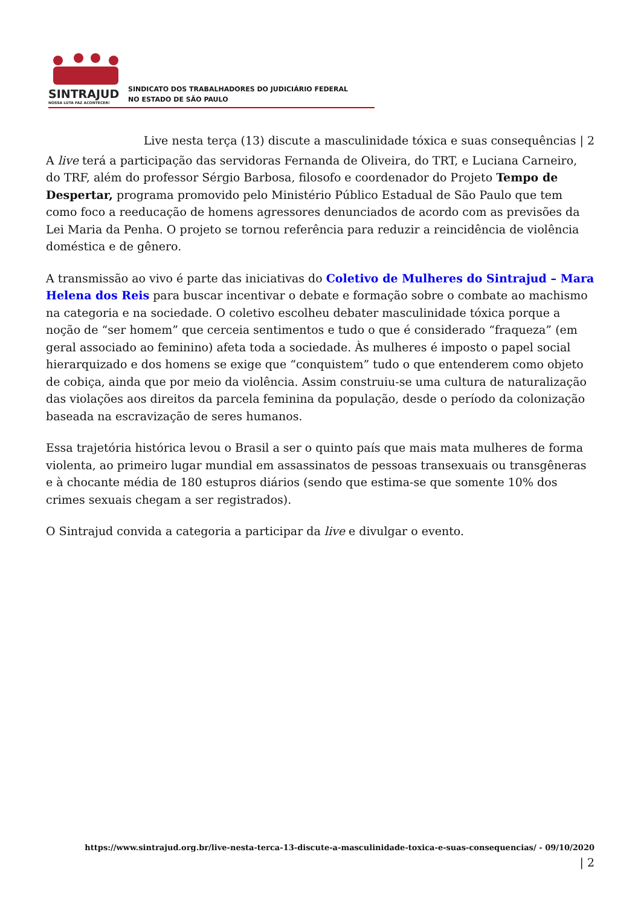SINTRAJUD
NOSSA LUTA FAZ ACONTECER!
SINDICATO DOS TRABALHADORES DO JUDICIÁRIO FEDERAL
NO ESTADO DE SÃO PAULO
Live nesta terça (13) discute a masculinidade tóxica e suas consequências | 2
A live terá a participação das servidoras Fernanda de Oliveira, do TRT, e Luciana Carneiro, do TRF, além do professor Sérgio Barbosa, filosofo e coordenador do Projeto Tempo de Despertar, programa promovido pelo Ministério Público Estadual de São Paulo que tem como foco a reeducação de homens agressores denunciados de acordo com as previsões da Lei Maria da Penha. O projeto se tornou referência para reduzir a reincidência de violência doméstica e de gênero.
A transmissão ao vivo é parte das iniciativas do Coletivo de Mulheres do Sintrajud – Mara Helena dos Reis para buscar incentivar o debate e formação sobre o combate ao machismo na categoria e na sociedade. O coletivo escolheu debater masculinidade tóxica porque a noção de “ser homem” que cerceia sentimentos e tudo o que é considerado “fraqueza” (em geral associado ao feminino) afeta toda a sociedade. Às mulheres é imposto o papel social hierarquizado e dos homens se exige que “conquistem” tudo o que entenderem como objeto de cobiça, ainda que por meio da violência. Assim construiu-se uma cultura de naturalização das violações aos direitos da parcela feminina da população, desde o período da colonização baseada na escravização de seres humanos.
Essa trajetória histórica levou o Brasil a ser o quinto país que mais mata mulheres de forma violenta, ao primeiro lugar mundial em assassinatos de pessoas transexuais ou transgêneras e à chocante média de 180 estupros diários (sendo que estima-se que somente 10% dos crimes sexuais chegam a ser registrados).
O Sintrajud convida a categoria a participar da live e divulgar o evento.
https://www.sintrajud.org.br/live-nesta-terca-13-discute-a-masculinidade-toxica-e-suas-consequencias/ - 09/10/2020
| 2